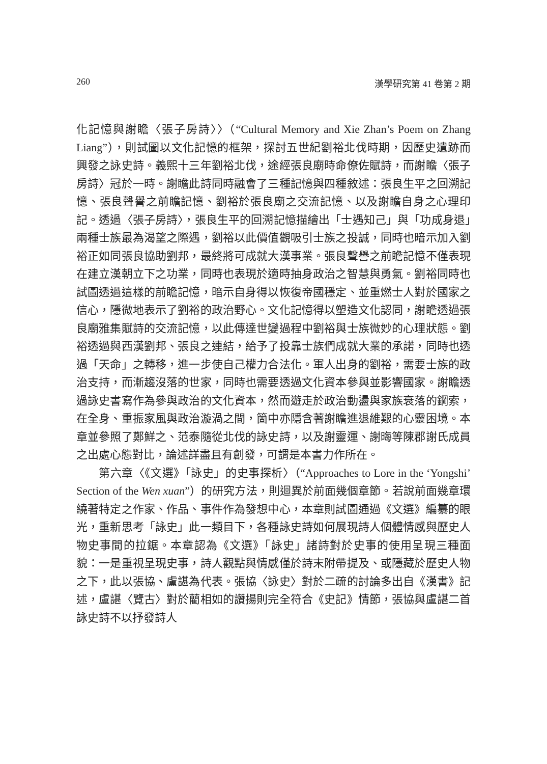260 漢學研究第 41 卷第 2 期
化記憶與謝瞻〈張子房詩〉〉（“Cultural Memory and Xie Zhan’s Poem on Zhang Liang”），則試圖以文化記憶的框架，探討五世紀劉裕北伐時期，因歷史遺跡而興發之詠史詩。義熙十三年劉裕北伐，途經張良廟時命僚佐賦詩，而謝瞻〈張子房詩〉冠於一時。謝瞻此詩同時融會了三種記憶與四種敘述：張良生平之回溯記憶、張良聲譽之前瞻記憶、劉裕於張良廟之交流記憶、以及謝瞻自身之心理印記。透過〈張子房詩〉，張良生平的回溯記憶描繪出「士遇知己」與「功成身退」兩種士族最為渴望之際遇，劉裕以此價值觀吸引士族之投誠，同時也暗示加入劉裕正如同張良協助劉邦，最終將可成就大漢事業。張良聲譽之前瞻記憶不僅表現在建立漢朝立下之功業，同時也表現於適時抽身政治之智慧與勇氣。劉裕同時也試圖透過這樣的前瞻記憶，暗示自身得以恢復帝國穩定、並重燃士人對於國家之信心，隱微地表示了劉裕的政治野心。文化記憶得以塑造文化認同，謝瞻透過張良廟雅集賦詩的交流記憶，以此傳達世變過程中劉裕與士族微妙的心理狀態。劉裕透過與西漢劉邦、張良之連結，給予了投靠士族們成就大業的承諾，同時也透過「天命」之轉移，進一步使自己權力合法化。軍人出身的劉裕，需要士族的政治支持，而漸趨沒落的世家，同時也需要透過文化資本參與並影響國家。謝瞻透過詠史書寫作為參與政治的文化資本，然而遊走於政治動盪與家族衰落的鋼索，在全身、重振家風與政治漩渦之間，箇中亦隱含著謝瞻進退維艱的心靈困境。本章並參照了鄭鮮之、范泰隨從北伐的詠史詩，以及謝靈運、謝晦等陳郡謝氏成員之出處心態對比，論述詳盡且有創發，可謂是本書力作所在。
第六章〈《文選》「詠史」的史事探析〉（“Approaches to Lore in the ‘Yongshi’ Section of the Wen xuan”）的研究方法，則迴異於前面幾個章節。若說前面幾章環繞著特定之作家、作品、事件作為發想中心，本章則試圖通過《文選》編纂的眼光，重新思考「詠史」此一類目下，各種詠史詩如何展現詩人個體情感與歷史人物史事間的拉鋸。本章認為《文選》「詠史」諸詩對於史事的使用呈現三種面貌：一是重視呈現史事，詩人觀點與情感僅於詩末附帶提及、或隱藏於歷史人物之下，此以張協、盧諶為代表。張協〈詠史〉對於二疏的討論多出自《漢書》記述，盧諶〈覽古〉對於藺相如的讚揚則完全符合《史記》情節，張協與盧諶二首詠史詩不以抒發詩人